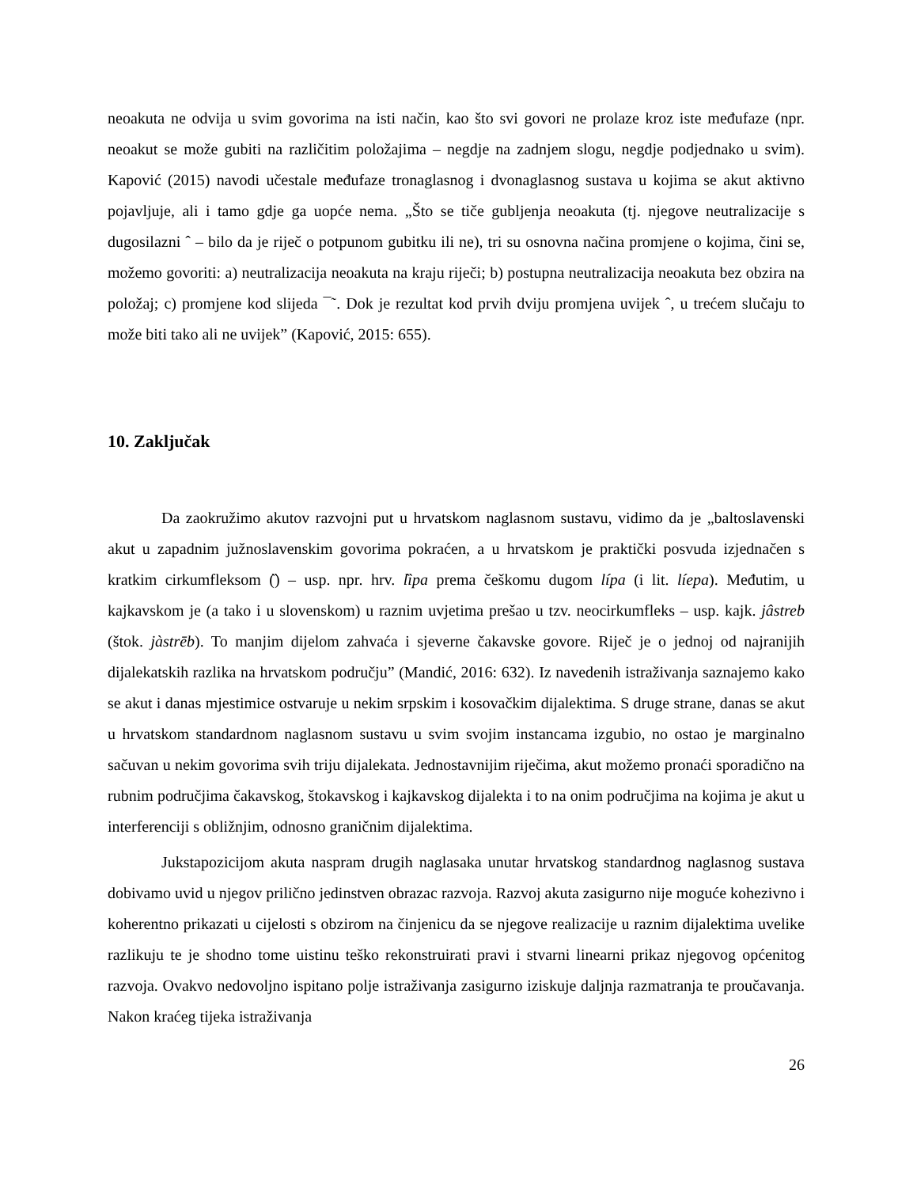neoakuta ne odvija u svim govorima na isti način, kao što svi govori ne prolaze kroz iste međufaze (npr. neoakut se može gubiti na različitim položajima – negdje na zadnjem slogu, negdje podjednako u svim). Kapović (2015) navodi učestale međufaze tronaglasnog i dvonaglasnog sustava u kojima se akut aktivno pojavljuje, ali i tamo gdje ga uopće nema. „Što se tiče gubljenja neoakuta (tj. njegove neutralizacije s dugosilazni ˆ – bilo da je riječ o potpunom gubitku ili ne), tri su osnovna načina promjene o kojima, čini se, možemo govoriti: a) neutralizacija neoakuta na kraju riječi; b) postupna neutralizacija neoakuta bez obzira na položaj; c) promjene kod slijeda ¯˜. Dok je rezultat kod prvih dviju promjena uvijek ˆ, u trećem slučaju to može biti tako ali ne uvijek” (Kapović, 2015: 655).
10. Zaključak
Da zaokružimo akutov razvojni put u hrvatskom naglasnom sustavu, vidimo da je „baltoslavenski akut u zapadnim južnoslavenskim govorima pokraćen, a u hrvatskom je praktički posvuda izjednačen s kratkim cirkumfleksom (̏) – usp. npr. hrv. lȉpa prema češkomu dugom lípa (i lit. líepa). Međutim, u kajkavskom je (a tako i u slovenskom) u raznim uvjetima prešao u tzv. neocirkumfleks – usp. kajk. jâstreb (štok. jàstrēb). To manjim dijelom zahvaća i sjeverne čakavske govore. Riječ je o jednoj od najranijih dijalekatskih razlika na hrvatskom području” (Mandić, 2016: 632). Iz navedenih istraživanja saznajemo kako se akut i danas mjestimice ostvaruje u nekim srpskim i kosovačkim dijalektima. S druge strane, danas se akut u hrvatskom standardnom naglasnom sustavu u svim svojim instancama izgubio, no ostao je marginalno sačuvan u nekim govorima svih triju dijalekata. Jednostavnijim riječima, akut možemo pronaći sporadično na rubnim područjima čakavskog, štokavskog i kajkavskog dijalekta i to na onim područjima na kojima je akut u interferenciji s obližnjim, odnosno graničnim dijalektima.
Jukstapozicijom akuta naspram drugih naglasaka unutar hrvatskog standardnog naglasnog sustava dobivamo uvid u njegov prilično jedinstven obrazac razvoja. Razvoj akuta zasigurno nije moguće kohezivno i koherentno prikazati u cijelosti s obzirom na činjenicu da se njegove realizacije u raznim dijalektima uvelike razlikuju te je shodno tome uistinu teško rekonstruirati pravi i stvarni linearni prikaz njegovog općenitog razvoja. Ovakvo nedovoljno ispitano polje istraživanja zasigurno iziskuje daljnja razmatranja te proučavanja. Nakon kraćeg tijeka istraživanja
26